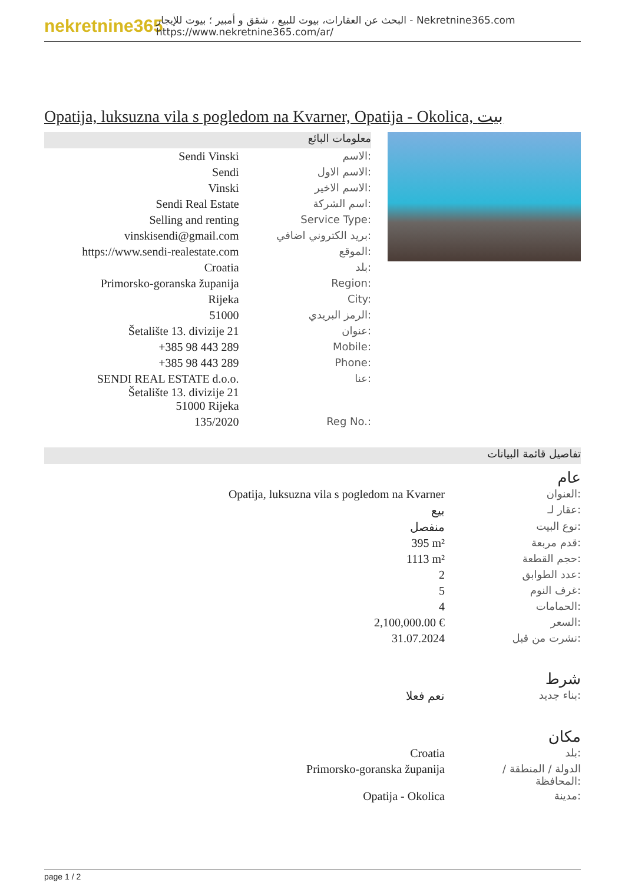nekretnine365
البحث عن العقارات، بيوت للبيع ، شقق و أمبير ؛ بيوت للإيجار - Nekretnine365.com
https://www.nekretnine365.com/ar/
Opatija, luksuzna vila s pogledom na Kvarner, Opatija - Okolica, بيت
معلومات البائع
| Sendi Vinski | الاسم: |
| Sendi | الاسم الاول: |
| Vinski | الاسم الاخير: |
| Sendi Real Estate | اسم الشركة: |
| Selling and renting | Service Type: |
| vinskisendi@gmail.com | بريد الكتروني اضافي: |
| https://www.sendi-realestate.com | الموقع: |
| Croatia | بلد: |
| Primorsko-goranska županija | Region: |
| Rijeka | City: |
| 51000 | الرمز البريدي: |
| Šetalište 13. divizije 21 | عنوان: |
| +385 98 443 289 | Mobile: |
| +385 98 443 289 | Phone: |
| SENDI REAL ESTATE d.o.o. Šetalište 13. divizije 21 51000 Rijeka | عنا: |
| 135/2020 | Reg No.: |
تفاصيل قائمة البيانات
عام
| Opatija, luksuzna vila s pogledom na Kvarner | العنوان: |
| بيع | عقار لـ: |
| منفصل | نوع البيت: |
| 395 m² | قدم مربعة: |
| 1113 m² | حجم القطعة: |
| 2 | عدد الطوابق: |
| 5 | غرف النوم: |
| 4 | الحمامات: |
| 2,100,000.00 € | السعر: |
| 31.07.2024 | نشرت من قبل: |
شرط
| نعم فعلا | بناء جديد: |
مكان
| Croatia | بلد: |
| Primorsko-goranska županija | الدولة / المنطقة / المحافظة: |
| Opatija - Okolica | مدينة: |
page 1 / 2